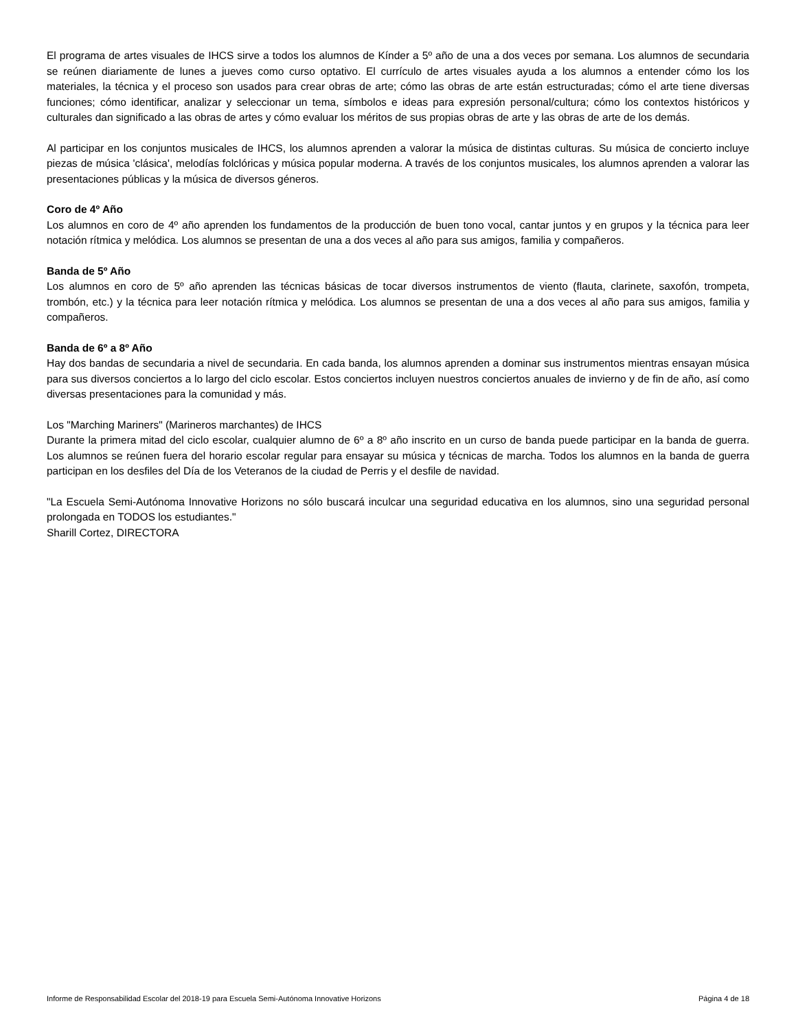El programa de artes visuales de IHCS sirve a todos los alumnos de Kínder a 5º año de una a dos veces por semana. Los alumnos de secundaria se reúnen diariamente de lunes a jueves como curso optativo. El currículo de artes visuales ayuda a los alumnos a entender cómo los los materiales, la técnica y el proceso son usados para crear obras de arte; cómo las obras de arte están estructuradas; cómo el arte tiene diversas funciones; cómo identificar, analizar y seleccionar un tema, símbolos e ideas para expresión personal/cultura; cómo los contextos históricos y culturales dan significado a las obras de artes y cómo evaluar los méritos de sus propias obras de arte y las obras de arte de los demás.
Al participar en los conjuntos musicales de IHCS, los alumnos aprenden a valorar la música de distintas culturas. Su música de concierto incluye piezas de música 'clásica', melodías folclóricas y música popular moderna. A través de los conjuntos musicales, los alumnos aprenden a valorar las presentaciones públicas y la música de diversos géneros.
Coro de 4º Año
Los alumnos en coro de 4º año aprenden los fundamentos de la producción de buen tono vocal, cantar juntos y en grupos y la técnica para leer notación rítmica y melódica. Los alumnos se presentan de una a dos veces al año para sus amigos, familia y compañeros.
Banda de 5º Año
Los alumnos en coro de 5º año aprenden las técnicas básicas de tocar diversos instrumentos de viento (flauta, clarinete, saxofón, trompeta, trombón, etc.) y la técnica para leer notación rítmica y melódica. Los alumnos se presentan de una a dos veces al año para sus amigos, familia y compañeros.
Banda de 6º a 8º Año
Hay dos bandas de secundaria a nivel de secundaria. En cada banda, los alumnos aprenden a dominar sus instrumentos mientras ensayan música para sus diversos conciertos a lo largo del ciclo escolar. Estos conciertos incluyen nuestros conciertos anuales de invierno y de fin de año, así como diversas presentaciones para la comunidad y más.
Los "Marching Mariners" (Marineros marchantes) de IHCS
Durante la primera mitad del ciclo escolar, cualquier alumno de 6º a 8º año inscrito en un curso de banda puede participar en la banda de guerra. Los alumnos se reúnen fuera del horario escolar regular para ensayar su música y técnicas de marcha. Todos los alumnos en la banda de guerra participan en los desfiles del Día de los Veteranos de la ciudad de Perris y el desfile de navidad.
"La Escuela Semi-Autónoma Innovative Horizons no sólo buscará inculcar una seguridad educativa en los alumnos, sino una seguridad personal prolongada en TODOS los estudiantes."
Sharill Cortez, DIRECTORA
Informe de Responsabilidad Escolar del 2018-19 para Escuela Semi-Autónoma Innovative Horizons Página 4 de 18